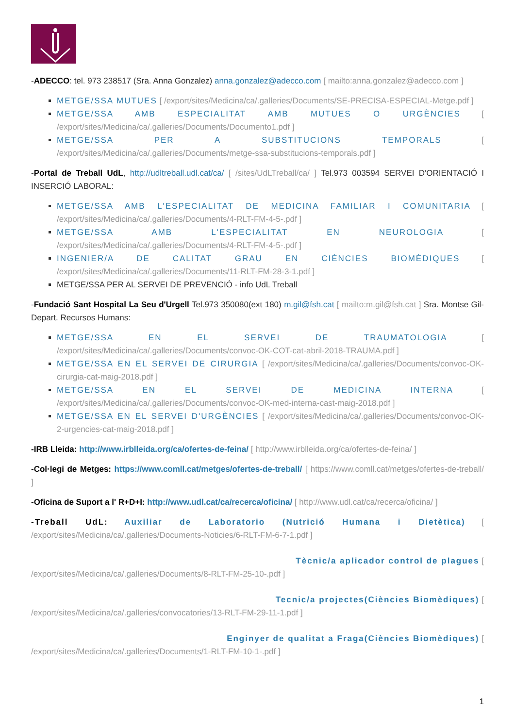-ADECCO: tel. 973 238517 (Sra. Anna Gonzalez) anna.gonzalez@adecco.com [ mailto:anna.gonzalez@adecco.com ]
METGE/SSA MUTUES [ /export/sites/Medicina/ca/.galleries/Documents/SE-PRECISA-ESPECIAL-Metge.pdf ]
METGE/SSA AMB ESPECIALITAT AMB MUTUES O URGÈNCIES [ /export/sites/Medicina/ca/.galleries/Documents/Documento1.pdf ]
METGE/SSA PER A SUBSTITUCIONS TEMPORALS [ /export/sites/Medicina/ca/.galleries/Documents/metge-ssa-substitucions-temporals.pdf ]
-Portal de Treball UdL, http://udltreball.udl.cat/ca/ [ /sites/UdLTreball/ca/ ] Tel.973 003594 SERVEI D'ORIENTACIÓ I INSERCIÓ LABORAL:
METGE/SSA AMB L'ESPECIALITAT DE MEDICINA FAMILIAR I COMUNITARIA [ /export/sites/Medicina/ca/.galleries/Documents/4-RLT-FM-4-5-.pdf ]
METGE/SSA AMB L'ESPECIALITAT EN NEUROLOGIA [ /export/sites/Medicina/ca/.galleries/Documents/4-RLT-FM-4-5-.pdf ]
INGENIER/A DE CALITAT GRAU EN CIÈNCIES BIOMÈDIQUES [ /export/sites/Medicina/ca/.galleries/Documents/11-RLT-FM-28-3-1.pdf ]
METGE/SSA PER AL SERVEI DE PREVENCIÓ - info UdL Treball
-Fundació Sant Hospital La Seu d'Urgell Tel.973 350080(ext 180) m.gil@fsh.cat [ mailto:m.gil@fsh.cat ] Sra. Montse Gil- Depart. Recursos Humans:
METGE/SSA EN EL SERVEI DE TRAUMATOLOGIA [ /export/sites/Medicina/ca/.galleries/Documents/convoc-OK-COT-cat-abril-2018-TRAUMA.pdf ]
METGE/SSA EN EL SERVEI DE CIRURGIA [ /export/sites/Medicina/ca/.galleries/Documents/convoc-OK-cirurgia-cat-maig-2018.pdf ]
METGE/SSA EN EL SERVEI DE MEDICINA INTERNA [ /export/sites/Medicina/ca/.galleries/Documents/convoc-OK-med-interna-cast-maig-2018.pdf ]
METGE/SSA EN EL SERVEI D'URGÈNCIES [ /export/sites/Medicina/ca/.galleries/Documents/convoc-OK-2-urgencies-cat-maig-2018.pdf ]
-IRB Lleida: http://www.irblleida.org/ca/ofertes-de-feina/ [ http://www.irblleida.org/ca/ofertes-de-feina/ ]
-Col·legi de Metges: https://www.comll.cat/metges/ofertes-de-treball/ [ https://www.comll.cat/metges/ofertes-de-treball/ ]
-Oficina de Suport a l' R+D+I: http://www.udl.cat/ca/recerca/oficina/ [ http://www.udl.cat/ca/recerca/oficina/ ]
-Treball UdL: Auxiliar de Laboratorio (Nutrició Humana i Dietètica) [ /export/sites/Medicina/ca/.galleries/Documents-Noticies/6-RLT-FM-6-7-1.pdf ]
Tècnic/a aplicador control de plagues [/export/sites/Medicina/ca/.galleries/Documents/8-RLT-FM-25-10-.pdf ]
Tecnic/a projectes(Ciències Biomèdiques) [/export/sites/Medicina/ca/.galleries/convocatories/13-RLT-FM-29-11-1.pdf ]
Enginyer de qualitat a Fraga(Ciències Biomèdiques) [/export/sites/Medicina/ca/.galleries/Documents/1-RLT-FM-10-1-.pdf ]
1